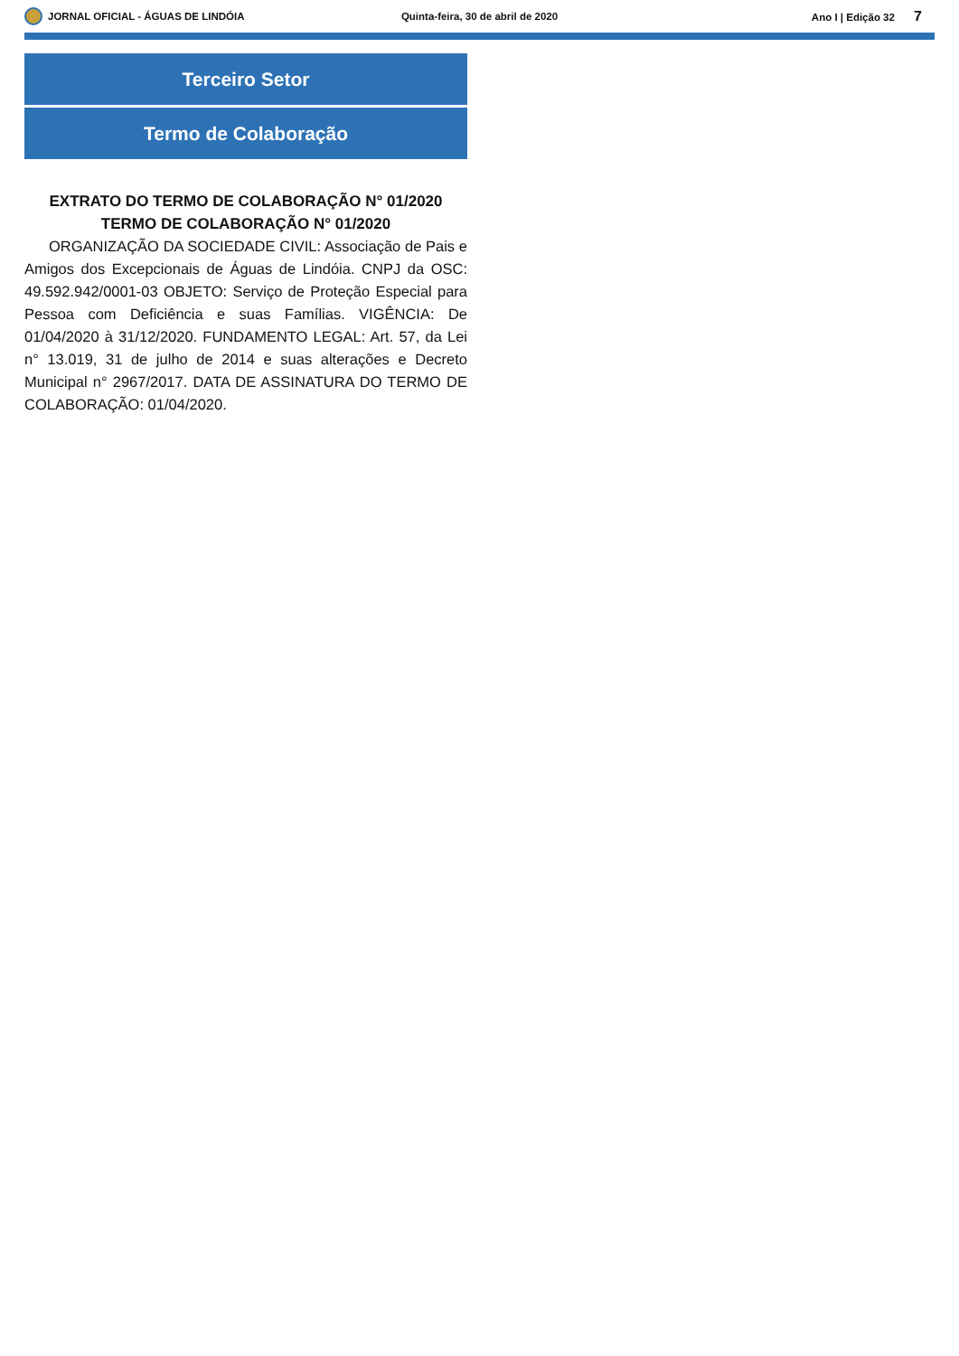JORNAL OFICIAL - ÁGUAS DE LINDÓIA
Quinta-feira, 30 de abril de 2020
Ano I | Edição 32 7
Terceiro Setor
Termo de Colaboração
EXTRATO DO TERMO DE COLABORAÇÃO N° 01/2020
TERMO DE COLABORAÇÃO N° 01/2020
ORGANIZAÇÃO DA SOCIEDADE CIVIL: Associação de Pais e Amigos dos Excepcionais de Águas de Lindóia. CNPJ da OSC: 49.592.942/0001-03 OBJETO: Serviço de Proteção Especial para Pessoa com Deficiência e suas Famílias. VIGÊNCIA: De 01/04/2020 à 31/12/2020. FUNDAMENTO LEGAL: Art. 57, da Lei n° 13.019, 31 de julho de 2014 e suas alterações e Decreto Municipal n° 2967/2017. DATA DE ASSINATURA DO TERMO DE COLABORAÇÃO: 01/04/2020.